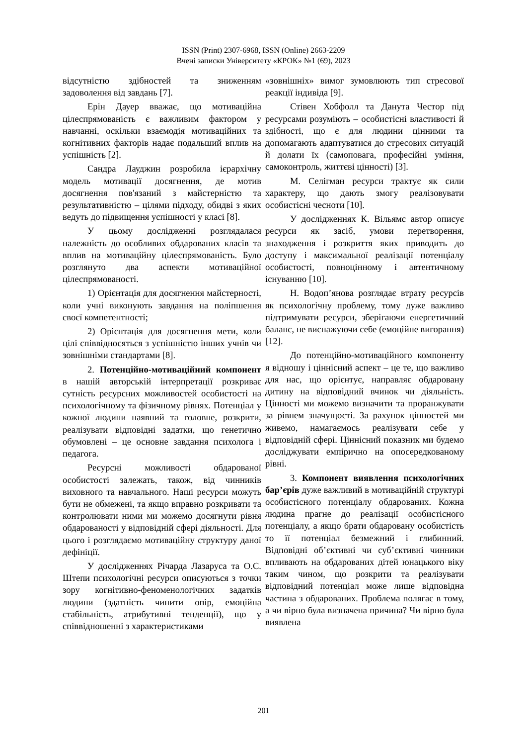ISSN (Print) 2307-6968, ISSN (Online) 2663-2209
Вчені записки Університету «КРОК» №1 (69), 2023
відсутністю здібностей та зниженням задоволення від завдань [7].
Ерін Дауер вважає, що мотиваційна цілеспрямованість є важливим фактором у навчанні, оскільки взаємодія мотиваційних та когнітивних факторів надає подальший вплив на успішність [2].
Сандра Лауджин розробила ієрархічну модель мотивації досягнення, де мотив досягнення пов'язаний з майстерністю та результативністю – цілями підходу, обидві з яких ведуть до підвищення успішності у класі [8].
У цьому дослідженні розглядалася належність до особливих обдарованих класів та вплив на мотиваційну цілеспрямованість. Було розглянуто два аспекти мотиваційної цілеспрямованості.
1) Орієнтація для досягнення майстерності, коли учні виконують завдання на поліпшення своєї компетентності;
2) Орієнтація для досягнення мети, коли цілі співвідносяться з успішністю інших учнів чи зовнішніми стандартами [8].
2. Потенційно-мотиваційний компонент в нашій авторській інтерпретації розкриває сутність ресурсних можливостей особистості на психологічному та фізичному рівнях. Потенціал у кожної людини наявний та головне, розкрити, реалізувати відповідні задатки, що генетично обумовлені – це основне завдання психолога і педагога.
Ресурсні можливості обдарованої особистості залежать, також, від чинників виховного та навчального. Наші ресурси можуть бути не обмежені, та якщо вправно розкривати та контролювати ними ми можемо досягнути рівня обдарованості у відповідній сфері діяльності. Для цього і розглядаємо мотиваційну структуру даної дефініції.
У дослідженнях Річарда Лазаруса та О.С. Штепи психологічні ресурси описуються з точки зору когнітивно-феноменологічних задатків людини (здатність чинити опір, емоційна стабільність, атрибутивні тенденції), що у співвідношенні з характеристиками
«зовнішніх» вимог зумовлюють тип стресової реакції індивіда [9].
Стівен Хобфолл та Данута Честор під ресурсами розуміють – особистісні властивості й здібності, що є для людини цінними та допомагають адаптуватися до стресових ситуацій й долати їх (самоповага, професійні уміння, самоконтроль, життєві цінності) [3].
М. Селігман ресурси трактує як сили характеру, що дають змогу реалізовувати особистісні чесноти [10].
У дослідженнях К. Вільямс автор описує ресурси як засіб, умови перетворення, знаходження і розкриття яких приводить до доступу і максимальної реалізації потенціалу особистості, повноцінному і автентичному існуванню [10].
Н. Водоп’янова розглядає втрату ресурсів як психологічну проблему, тому дуже важливо підтримувати ресурси, зберігаючи енергетичний баланс, не виснажуючи себе (емоційне вигорання) [12].
До потенційно-мотиваційного компоненту я відношу і ціннісний аспект – це те, що важливо для нас, що орієнтує, направляє обдаровану дитину на відповідний вчинок чи діяльність. Цінності ми можемо визначити та проранжувати за рівнем значущості. За рахунок цінностей ми живемо, намагаємось реалізувати себе у відповідній сфері. Ціннісний показник ми будемо досліджувати емпірично на опосередкованому рівні.
3. Компонент виявлення психологічних бар’єрів дуже важливий в мотиваційній структурі особистісного потенціалу обдарованих. Кожна людина прагне до реалізації особистісного потенціалу, а якщо брати обдаровану особистість то її потенціал безмежний і глибинний. Відповідні об’єктивні чи суб’єктивні чинники впливають на обдарованих дітей юнацького віку таким чином, що розкрити та реалізувати відповідний потенціал може лише відповідна частина з обдарованих. Проблема полягає в тому, а чи вірно була визначена причина? Чи вірно була виявлена
201